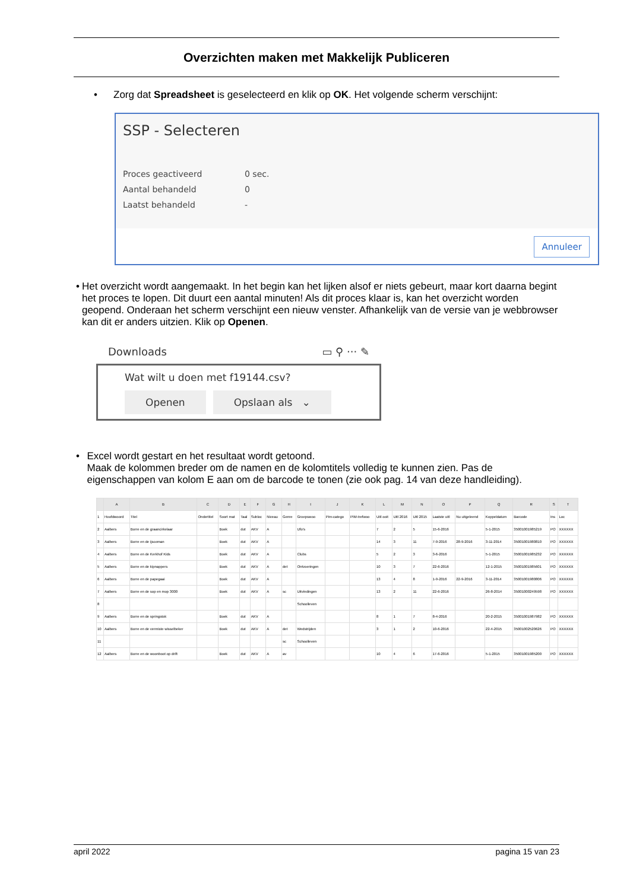Overzichten maken met Makkelijk Publiceren
• Zorg dat Spreadsheet is geselecteerd en klik op OK. Het volgende scherm verschijnt:
SSP - Selecteren
| Proces geactiveerd | 0 sec. |
| Aantal behandeld | 0 |
| Laatst behandeld | - |
Annuleer
• Het overzicht wordt aangemaakt. In het begin kan het lijken alsof er niets gebeurt, maar kort daarna begint het proces te lopen. Dit duurt een aantal minuten! Als dit proces klaar is, kan het overzicht worden geopend. Onderaan het scherm verschijnt een nieuw venster. Afhankelijk van de versie van je webbrowser kan dit er anders uitzien. Klik op Openen.
Downloads ▭ ⚲ ··· ✎
Wat wilt u doen met f19144.csv?
Openen Opslaan als ⌄
• Excel wordt gestart en het resultaat wordt getoond.
Maak de kolommen breder om de namen en de kolomtitels volledig te kunnen zien. Pas de eigenschappen van kolom E aan om de barcode te tonen (zie ook pag. 14 van deze handleiding).
| | A | B | C | D | E | F | G | H | I | J | K | L | M | N | O | P | Q | R | S | T |
| --- | --- | --- | --- | --- | --- | --- | --- | --- | --- | --- | --- | --- | --- | --- | --- | --- | --- | --- | --- | --- |
| 1 | Hoofdwoord | Titel | Ondertitel | Soort mat | Taal | Subloc | Niveau | Genre | Groepswoo | Pim-catego | PIM-trefwoo | Uitl ooit | Uitl 2016 | Uitl 2015 | Laatste uitl | Nu uitgeleend | Koppeldatum | Barcode | Ins | Loc |
| 2 | Aalbers | Borre en de graancirkelaar | | Boek | dut | AKV | A | | Ufo's | | | 7 | 2 | 5 | 15-6-2016 | | 5-1-2015 | 35001001985219 | PO | XXXXXX |
| 3 | Aalbers | Borre en de ijscoman | | Boek | dut | AKV | A | | | | | 14 | 3 | 11 | 7-9-2016 | 28-9-2016 | 3-11-2014 | 35001001980810 | PO | XXXXXX |
| 4 | Aalbers | Borre en de Kerkhof Kids | | Boek | dut | AKV | A | | Clubs | | | 5 | 2 | 3 | 3-6-2016 | | 5-1-2015 | 35001001985232 | PO | XXXXXX |
| 5 | Aalbers | Borre en de kipnappers | | Boek | dut | AKV | A | det | Ontvoeringen | | | 10 | 3 | 7 | 22-6-2016 | | 12-1-2015 | 35001001985601 | PO | XXXXXX |
| 6 | Aalbers | Borre en de papegaai | | Boek | dut | AKV | A | | | | | 13 | 4 | 8 | 1-9-2016 | 22-9-2016 | 3-11-2014 | 35001001980806 | PO | XXXXXX |
| 7 | Aalbers | Borre en de sop en mop 3000 | | Boek | dut | AKV | A | sc | Uitvindingen | | | 13 | 2 | 11 | 22-6-2016 | | 26-8-2014 | 35001000249598 | PO | XXXXXX |
| 8 | | | | | | | | | Schoolleven | | | | | | | | | | | |
| 9 | Aalbers | Borre en de springstok | | Boek | dut | AKV | A | | | | | 8 | 1 | 7 | 8-4-2016 | | 20-2-2015 | 35001001987982 | PO | XXXXXX |
| 10 | Aalbers | Borre en de vermiste wisselbeker | | Boek | dut | AKV | A | det | Wedstrijden | | | 3 | 1 | 2 | 10-6-2016 | | 22-4-2015 | 35001002520626 | PO | XXXXXX |
| 11 | | | | | | | | sc | Schoolleven | | | | | | | | | | | |
| 12 | Aalbers | Borre en de woonboot op drift | | Boek | dut | AKV | A | av | | | | 10 | 4 | 6 | 17-6-2016 | | 5-1-2015 | 35001001985200 | PO | XXXXXX |
april 2022 pagina 15 van 23